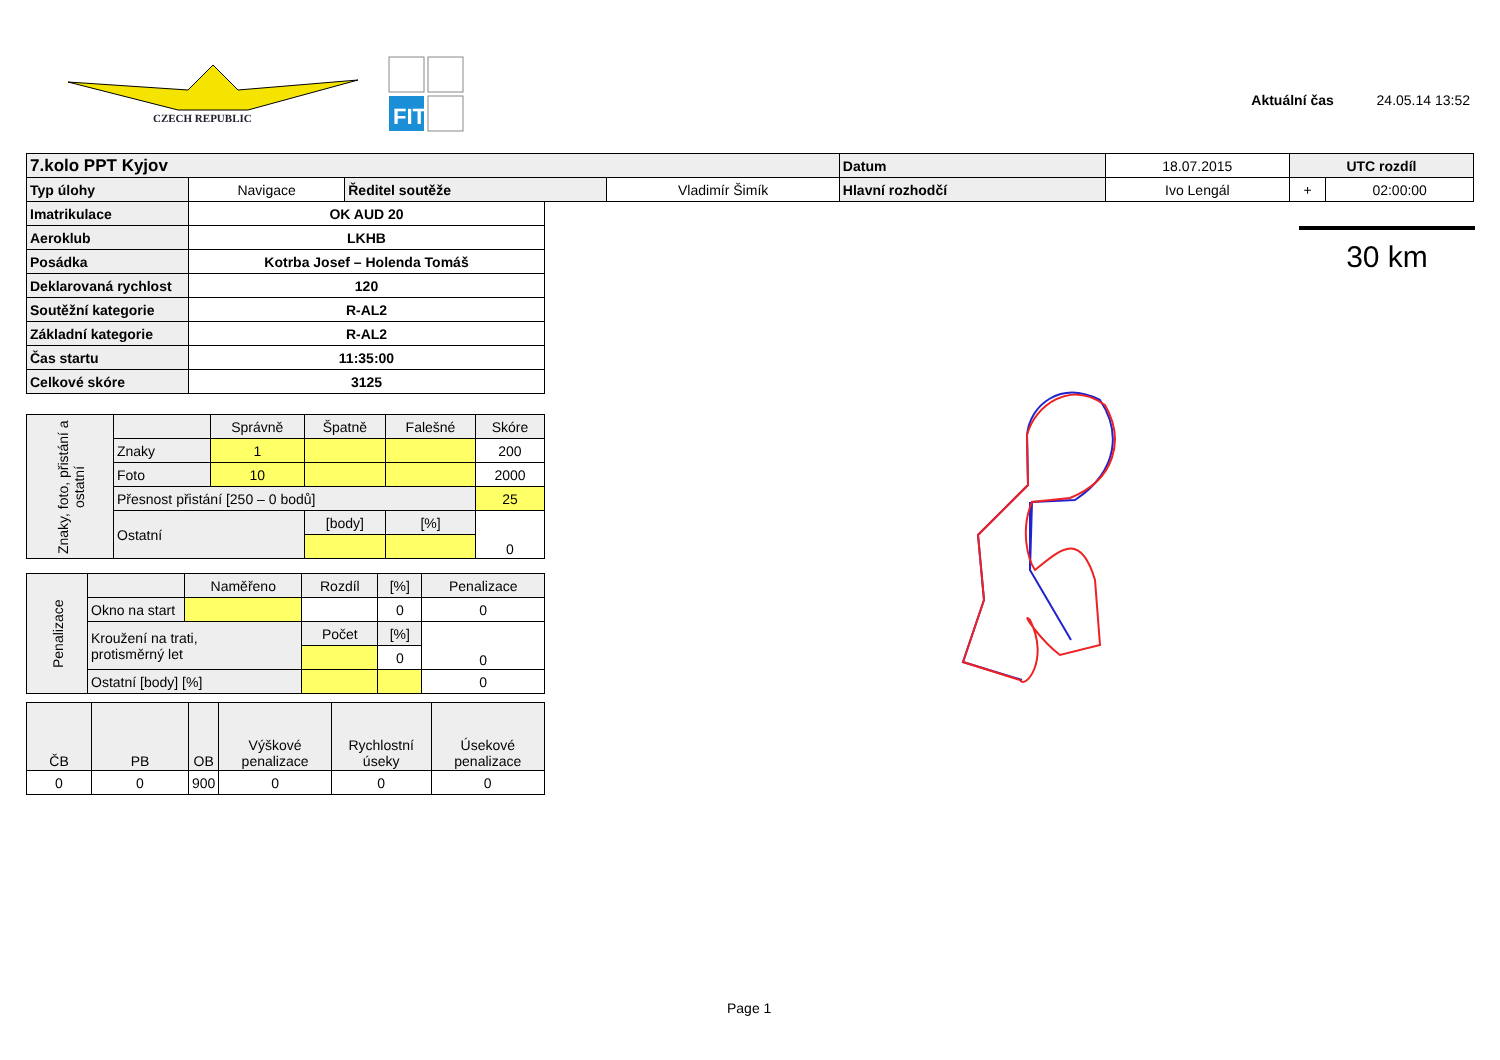CZECH REPUBLIC
FIT
Aktuální čas 24.05.14 13:52
| 7.kolo PPT Kyjov | | | | Datum | 18.07.2015 | UTC rozdíl | |
| Typ úlohy | Navigace | Ředitel soutěže | Vladimír Šimík | Hlavní rozhodčí | Ivo Lengál | + | 02:00:00 |
| Imatrikulace | OK AUD 20 |
| Aeroklub | LKHB |
| Posádka | Kotrba Josef – Holenda Tomáš |
| Deklarovaná rychlost | 120 |
| Soutěžní kategorie | R-AL2 |
| Základní kategorie | R-AL2 |
| Čas startu | 11:35:00 |
| Celkové skóre | 3125 |
| Znaky, foto, přistání a ostatní | | Správně | Špatně | Falešné | Skóre |
| | Znaky | 1 | | | 200 |
| | Foto | 10 | | | 2000 |
| | Přesnost přistání [250 – 0 bodů] | | | | 25 |
| | Ostatní | | [body] | [%] | 0 |
| Penalizace | | Naměřeno | Rozdíl | [%] | Penalizace |
| | Okno na start | | | 0 | 0 |
| | Kroužení na trati, protisměrný let | | Počet | [%] | 0 |
| | | | | 0 | |
| | Ostatní [body] [%] | | | | 0 |
| ČB | PB | OB | Výškové penalizace | Rychlostní úseky | Úsekové penalizace |
| 0 | 0 | 900 | 0 | 0 | 0 |
30 km
Page 1